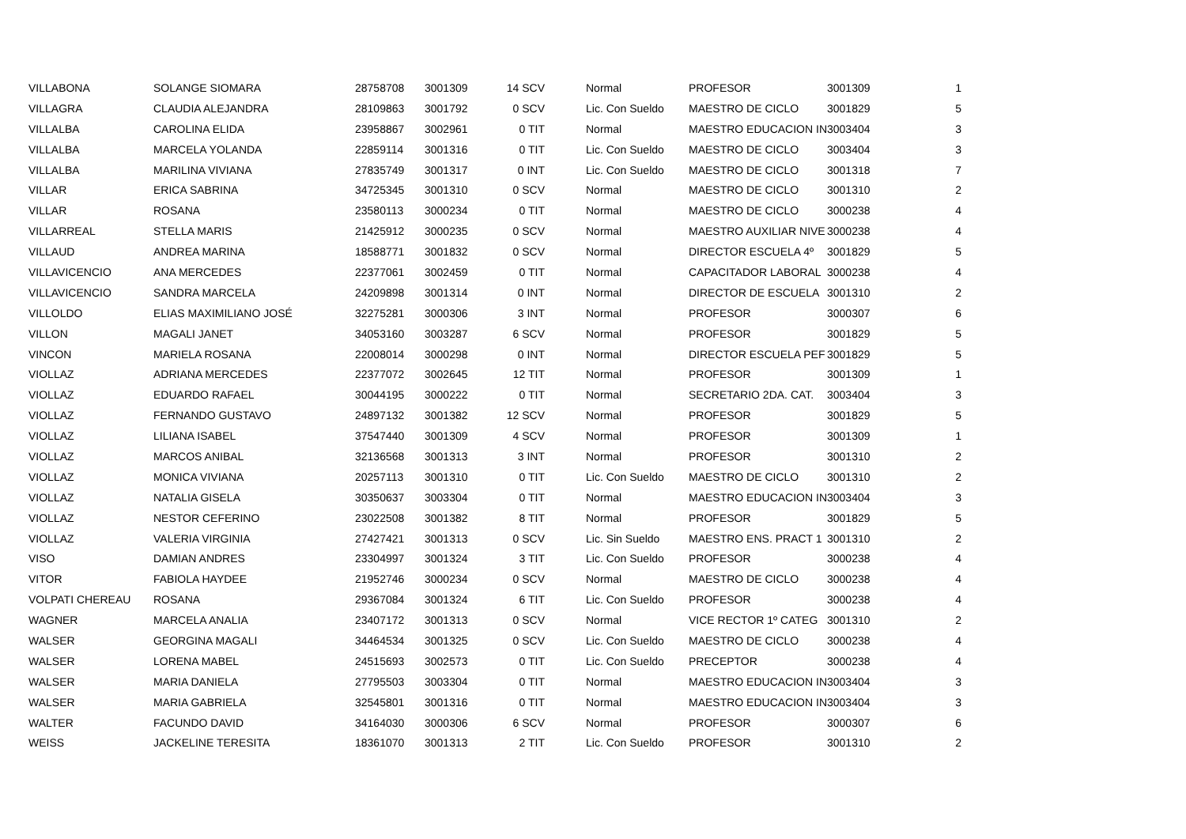| VILLABONA | SOLANGE SIOMARA | 28758708 | 3001309 | 14 SCV | Normal | PROFESOR | 3001309 | 1 |
| VILLAGRA | CLAUDIA ALEJANDRA | 28109863 | 3001792 | 0 SCV | Lic. Con Sueldo | MAESTRO DE CICLO | 3001829 | 5 |
| VILLALBA | CAROLINA ELIDA | 23958867 | 3002961 | 0 TIT | Normal | MAESTRO EDUCACION IN | 3003404 | 3 |
| VILLALBA | MARCELA YOLANDA | 22859114 | 3001316 | 0 TIT | Lic. Con Sueldo | MAESTRO DE CICLO | 3003404 | 3 |
| VILLALBA | MARILINA VIVIANA | 27835749 | 3001317 | 0 INT | Lic. Con Sueldo | MAESTRO DE CICLO | 3001318 | 7 |
| VILLAR | ERICA SABRINA | 34725345 | 3001310 | 0 SCV | Normal | MAESTRO DE CICLO | 3001310 | 2 |
| VILLAR | ROSANA | 23580113 | 3000234 | 0 TIT | Normal | MAESTRO DE CICLO | 3000238 | 4 |
| VILLARREAL | STELLA MARIS | 21425912 | 3000235 | 0 SCV | Normal | MAESTRO AUXILIAR NIVE | 3000238 | 4 |
| VILLAUD | ANDREA MARINA | 18588771 | 3001832 | 0 SCV | Normal | DIRECTOR ESCUELA 4º | 3001829 | 5 |
| VILLAVICENCIO | ANA MERCEDES | 22377061 | 3002459 | 0 TIT | Normal | CAPACITADOR LABORAL | 3000238 | 4 |
| VILLAVICENCIO | SANDRA MARCELA | 24209898 | 3001314 | 0 INT | Normal | DIRECTOR DE ESCUELA | 3001310 | 2 |
| VILLOLDO | ELIAS MAXIMILIANO JOSÉ | 32275281 | 3000306 | 3 INT | Normal | PROFESOR | 3000307 | 6 |
| VILLON | MAGALI JANET | 34053160 | 3003287 | 6 SCV | Normal | PROFESOR | 3001829 | 5 |
| VINCON | MARIELA ROSANA | 22008014 | 3000298 | 0 INT | Normal | DIRECTOR ESCUELA PEF | 3001829 | 5 |
| VIOLLAZ | ADRIANA MERCEDES | 22377072 | 3002645 | 12 TIT | Normal | PROFESOR | 3001309 | 1 |
| VIOLLAZ | EDUARDO RAFAEL | 30044195 | 3000222 | 0 TIT | Normal | SECRETARIO 2DA. CAT. | 3003404 | 3 |
| VIOLLAZ | FERNANDO GUSTAVO | 24897132 | 3001382 | 12 SCV | Normal | PROFESOR | 3001829 | 5 |
| VIOLLAZ | LILIANA ISABEL | 37547440 | 3001309 | 4 SCV | Normal | PROFESOR | 3001309 | 1 |
| VIOLLAZ | MARCOS ANIBAL | 32136568 | 3001313 | 3 INT | Normal | PROFESOR | 3001310 | 2 |
| VIOLLAZ | MONICA VIVIANA | 20257113 | 3001310 | 0 TIT | Lic. Con Sueldo | MAESTRO DE CICLO | 3001310 | 2 |
| VIOLLAZ | NATALIA GISELA | 30350637 | 3003304 | 0 TIT | Normal | MAESTRO EDUCACION IN | 3003404 | 3 |
| VIOLLAZ | NESTOR CEFERINO | 23022508 | 3001382 | 8 TIT | Normal | PROFESOR | 3001829 | 5 |
| VIOLLAZ | VALERIA VIRGINIA | 27427421 | 3001313 | 0 SCV | Lic. Sin Sueldo | MAESTRO ENS. PRACT 1 | 3001310 | 2 |
| VISO | DAMIAN ANDRES | 23304997 | 3001324 | 3 TIT | Lic. Con Sueldo | PROFESOR | 3000238 | 4 |
| VITOR | FABIOLA HAYDEE | 21952746 | 3000234 | 0 SCV | Normal | MAESTRO DE CICLO | 3000238 | 4 |
| VOLPATI CHEREAU | ROSANA | 29367084 | 3001324 | 6 TIT | Lic. Con Sueldo | PROFESOR | 3000238 | 4 |
| WAGNER | MARCELA ANALIA | 23407172 | 3001313 | 0 SCV | Normal | VICE RECTOR 1º CATEG | 3001310 | 2 |
| WALSER | GEORGINA MAGALI | 34464534 | 3001325 | 0 SCV | Lic. Con Sueldo | MAESTRO DE CICLO | 3000238 | 4 |
| WALSER | LORENA MABEL | 24515693 | 3002573 | 0 TIT | Lic. Con Sueldo | PRECEPTOR | 3000238 | 4 |
| WALSER | MARIA DANIELA | 27795503 | 3003304 | 0 TIT | Normal | MAESTRO EDUCACION IN | 3003404 | 3 |
| WALSER | MARIA GABRIELA | 32545801 | 3001316 | 0 TIT | Normal | MAESTRO EDUCACION IN | 3003404 | 3 |
| WALTER | FACUNDO DAVID | 34164030 | 3000306 | 6 SCV | Normal | PROFESOR | 3000307 | 6 |
| WEISS | JACKELINE TERESITA | 18361070 | 3001313 | 2 TIT | Lic. Con Sueldo | PROFESOR | 3001310 | 2 |